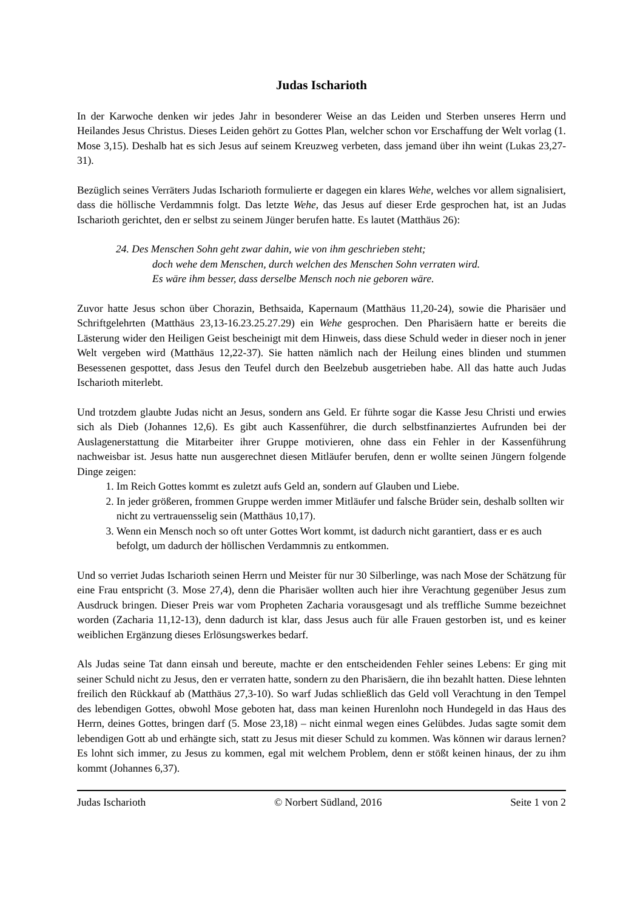Judas Ischarioth
In der Karwoche denken wir jedes Jahr in besonderer Weise an das Leiden und Sterben unseres Herrn und Heilandes Jesus Christus. Dieses Leiden gehört zu Gottes Plan, welcher schon vor Erschaffung der Welt vorlag (1. Mose 3,15). Deshalb hat es sich Jesus auf seinem Kreuzweg verbeten, dass jemand über ihn weint (Lukas 23,27-31).
Bezüglich seines Verräters Judas Ischarioth formulierte er dagegen ein klares Wehe, welches vor allem signalisiert, dass die höllische Verdammnis folgt. Das letzte Wehe, das Jesus auf dieser Erde gesprochen hat, ist an Judas Ischarioth gerichtet, den er selbst zu seinem Jünger berufen hatte. Es lautet (Matthäus 26):
24. Des Menschen Sohn geht zwar dahin, wie von ihm geschrieben steht;
doch wehe dem Menschen, durch welchen des Menschen Sohn verraten wird.
Es wäre ihm besser, dass derselbe Mensch noch nie geboren wäre.
Zuvor hatte Jesus schon über Chorazin, Bethsaida, Kapernaum (Matthäus 11,20-24), sowie die Pharisäer und Schriftgelehrten (Matthäus 23,13-16.23.25.27.29) ein Wehe gesprochen. Den Pharisäern hatte er bereits die Lästerung wider den Heiligen Geist bescheinigt mit dem Hinweis, dass diese Schuld weder in dieser noch in jener Welt vergeben wird (Matthäus 12,22-37). Sie hatten nämlich nach der Heilung eines blinden und stummen Besessenen gespottet, dass Jesus den Teufel durch den Beelzebub ausgetrieben habe. All das hatte auch Judas Ischarioth miterlebt.
Und trotzdem glaubte Judas nicht an Jesus, sondern ans Geld. Er führte sogar die Kasse Jesu Christi und erwies sich als Dieb (Johannes 12,6). Es gibt auch Kassenführer, die durch selbstfinanziertes Aufrunden bei der Auslagenerstattung die Mitarbeiter ihrer Gruppe motivieren, ohne dass ein Fehler in der Kassenführung nachweisbar ist. Jesus hatte nun ausgerechnet diesen Mitläufer berufen, denn er wollte seinen Jüngern folgende Dinge zeigen:
1. Im Reich Gottes kommt es zuletzt aufs Geld an, sondern auf Glauben und Liebe.
2. In jeder größeren, frommen Gruppe werden immer Mitläufer und falsche Brüder sein, deshalb sollten wir nicht zu vertrauensselig sein (Matthäus 10,17).
3. Wenn ein Mensch noch so oft unter Gottes Wort kommt, ist dadurch nicht garantiert, dass er es auch befolgt, um dadurch der höllischen Verdammnis zu entkommen.
Und so verriet Judas Ischarioth seinen Herrn und Meister für nur 30 Silberlinge, was nach Mose der Schätzung für eine Frau entspricht (3. Mose 27,4), denn die Pharisäer wollten auch hier ihre Verachtung gegenüber Jesus zum Ausdruck bringen. Dieser Preis war vom Propheten Zacharia vorausgesagt und als treffliche Summe bezeichnet worden (Zacharia 11,12-13), denn dadurch ist klar, dass Jesus auch für alle Frauen gestorben ist, und es keiner weiblichen Ergänzung dieses Erlösungswerkes bedarf.
Als Judas seine Tat dann einsah und bereute, machte er den entscheidenden Fehler seines Lebens: Er ging mit seiner Schuld nicht zu Jesus, den er verraten hatte, sondern zu den Pharisäern, die ihn bezahlt hatten. Diese lehnten freilich den Rückkauf ab (Matthäus 27,3-10). So warf Judas schließlich das Geld voll Verachtung in den Tempel des lebendigen Gottes, obwohl Mose geboten hat, dass man keinen Hurenlohn noch Hundegeld in das Haus des Herrn, deines Gottes, bringen darf (5. Mose 23,18) – nicht einmal wegen eines Gelübdes. Judas sagte somit dem lebendigen Gott ab und erhängte sich, statt zu Jesus mit dieser Schuld zu kommen. Was können wir daraus lernen? Es lohnt sich immer, zu Jesus zu kommen, egal mit welchem Problem, denn er stößt keinen hinaus, der zu ihm kommt (Johannes 6,37).
Judas Ischarioth © Norbert Südland, 2016 Seite 1 von 2